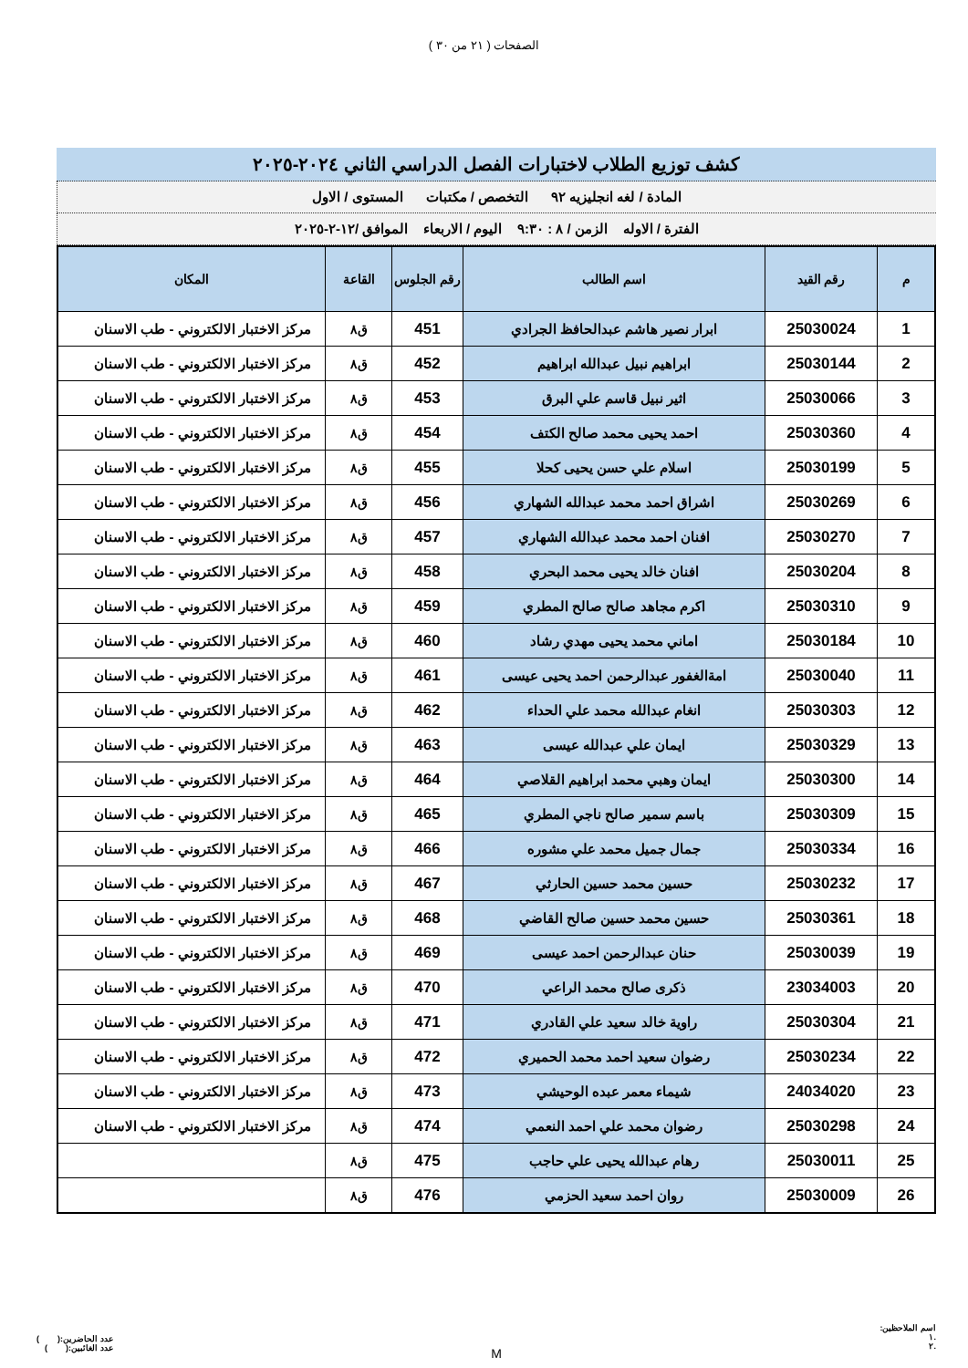الصفحات ( ٢١ من ٣٠ )
كشف توزيع الطلاب لاختبارات الفصل الدراسي الثاني ٢٠٢٤-٢٠٢٥
المادة / لغه انجليزيه ٩٢ التخصص / مكتبات المستوى / الاول
الفترة / الاوله الزمن / ٨ : ٩:٣٠ اليوم / الاربعاء الموافق /١٢-٢-٢٠٢٥
| م | رقم القيد | اسم الطالب | رقم الجلوس | القاعة | المكان |
| --- | --- | --- | --- | --- | --- |
| 1 | 25030024 | ابرار نصير هاشم عبدالحافظ الجرادي | 451 | ق٨ | مركز الاختبار الالكتروني - طب الاسنان |
| 2 | 25030144 | ابراهيم نبيل عبدالله ابراهيم | 452 | ق٨ | مركز الاختبار الالكتروني - طب الاسنان |
| 3 | 25030066 | اثير نبيل قاسم علي البرق | 453 | ق٨ | مركز الاختبار الالكتروني - طب الاسنان |
| 4 | 25030360 | احمد يحيى محمد صالح الكتف | 454 | ق٨ | مركز الاختبار الالكتروني - طب الاسنان |
| 5 | 25030199 | اسلام علي حسن يحيى كحلا | 455 | ق٨ | مركز الاختبار الالكتروني - طب الاسنان |
| 6 | 25030269 | اشراق احمد محمد عبدالله الشهاري | 456 | ق٨ | مركز الاختبار الالكتروني - طب الاسنان |
| 7 | 25030270 | افنان احمد محمد عبدالله الشهاري | 457 | ق٨ | مركز الاختبار الالكتروني - طب الاسنان |
| 8 | 25030204 | افنان خالد يحيى محمد البحري | 458 | ق٨ | مركز الاختبار الالكتروني - طب الاسنان |
| 9 | 25030310 | اكرم مجاهد صالح صالح المطري | 459 | ق٨ | مركز الاختبار الالكتروني - طب الاسنان |
| 10 | 25030184 | اماني محمد يحيى مهدي رشاد | 460 | ق٨ | مركز الاختبار الالكتروني - طب الاسنان |
| 11 | 25030040 | امةالغفور عبدالرحمن احمد يحيى عيسى | 461 | ق٨ | مركز الاختبار الالكتروني - طب الاسنان |
| 12 | 25030303 | انغام عبدالله محمد علي الحداء | 462 | ق٨ | مركز الاختبار الالكتروني - طب الاسنان |
| 13 | 25030329 | ايمان علي عبدالله عيسى | 463 | ق٨ | مركز الاختبار الالكتروني - طب الاسنان |
| 14 | 25030300 | ايمان وهبي محمد ابراهيم القلاصي | 464 | ق٨ | مركز الاختبار الالكتروني - طب الاسنان |
| 15 | 25030309 | باسم سمير صالح ناجي المطري | 465 | ق٨ | مركز الاختبار الالكتروني - طب الاسنان |
| 16 | 25030334 | جمال جميل محمد علي مشوره | 466 | ق٨ | مركز الاختبار الالكتروني - طب الاسنان |
| 17 | 25030232 | حسين محمد حسين الحارثي | 467 | ق٨ | مركز الاختبار الالكتروني - طب الاسنان |
| 18 | 25030361 | حسين محمد حسين صالح القاضي | 468 | ق٨ | مركز الاختبار الالكتروني - طب الاسنان |
| 19 | 25030039 | حنان عبدالرحمن احمد عيسى | 469 | ق٨ | مركز الاختبار الالكتروني - طب الاسنان |
| 20 | 23034003 | ذكرى صالح محمد الراعي | 470 | ق٨ | مركز الاختبار الالكتروني - طب الاسنان |
| 21 | 25030304 | راوية خالد سعيد علي القادري | 471 | ق٨ | مركز الاختبار الالكتروني - طب الاسنان |
| 22 | 25030234 | رضوان سعيد احمد محمد الحميري | 472 | ق٨ | مركز الاختبار الالكتروني - طب الاسنان |
| 23 | 24034020 | شيماء معمر عبده الوحيشي | 473 | ق٨ | مركز الاختبار الالكتروني - طب الاسنان |
| 24 | 25030298 | رضوان محمد علي احمد النعمي | 474 | ق٨ | مركز الاختبار الالكتروني - طب الاسنان |
| 25 | 25030011 | رهام عبدالله يحيى علي حاجب | 475 | ق٨ | |
| 26 | 25030009 | روان احمد سعيد الحزمي | 476 | ق٨ | |
اسم الملاحظين:
.١
.٢
M
عدد الحاضرين:( )
عدد الغائبين:( )